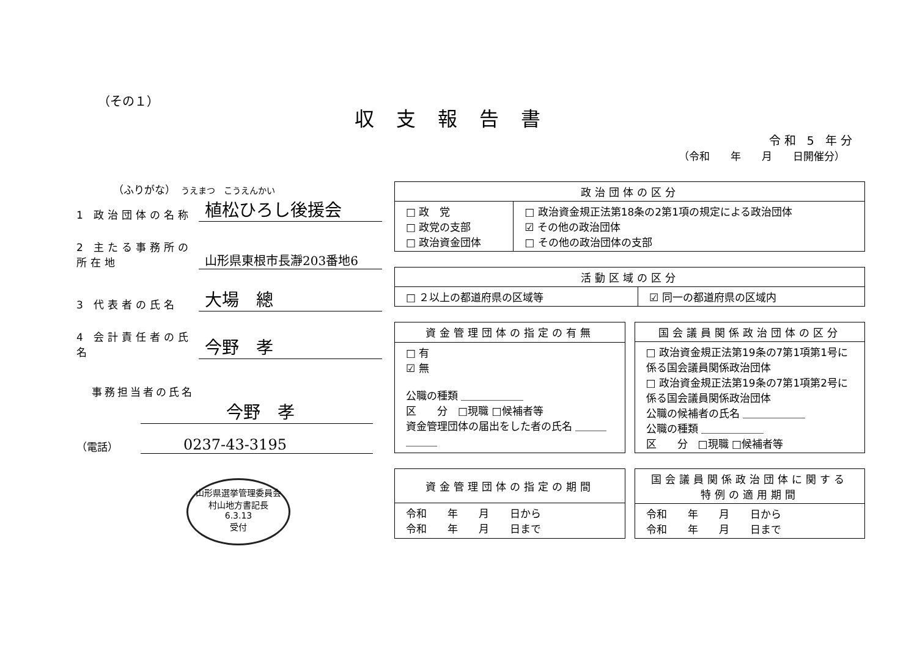（その１）
収支報告書
令和 5 年分
（令和　　年　　月　　日開催分）
（ふりがな）　うえまつ　こうえんかい
1 政治団体の名称
植松ひろし後援会
2 主たる事務所の所在地
山形県東根市長瀞203番地6
3 代表者の氏名
大場　總
4 会計責任者の氏名
今野　孝
事務担当者の氏名
今野　孝
（電話）
0237-43-3195
山形県選挙管理委員会
村山地方書記長
6.3.13
受付
| 政治団体の区分 | |
| --- | --- |
| □ 政 党 □ 政党の支部 □ 政治資金団体 | □ 政治資金規正法第18条の2第1項の規定による政治団体 ☑ その他の政治団体 □ その他の政治団体の支部 |
| 活動区域の区分 | |
| --- | --- |
| □ ２以上の都道府県の区域等 | ☑ 同一の都道府県の区域内 |
| 資金管理団体の指定の有無 |
| --- |
| □ 有 ☑ 無 公職の種類 ＿＿＿＿＿＿ 区 分 □現職 □候補者等 資金管理団体の届出をした者の氏名 ＿＿＿＿＿＿ |
| 国会議員関係政治団体の区分 |
| --- |
| □ 政治資金規正法第19条の7第1項第1号に係る国会議員関係政治団体 □ 政治資金規正法第19条の7第1項第2号に係る国会議員関係政治団体 公職の候補者の氏名 ＿＿＿＿＿＿ 公職の種類 ＿＿＿＿＿＿ 区 分 □現職 □候補者等 |
| 資金管理団体の指定の期間 |
| --- |
| 令和 年 月 日から 令和 年 月 日まで |
| 国会議員関係政治団体に関する 特例の適用期間 |
| --- |
| 令和 年 月 日から 令和 年 月 日まで |